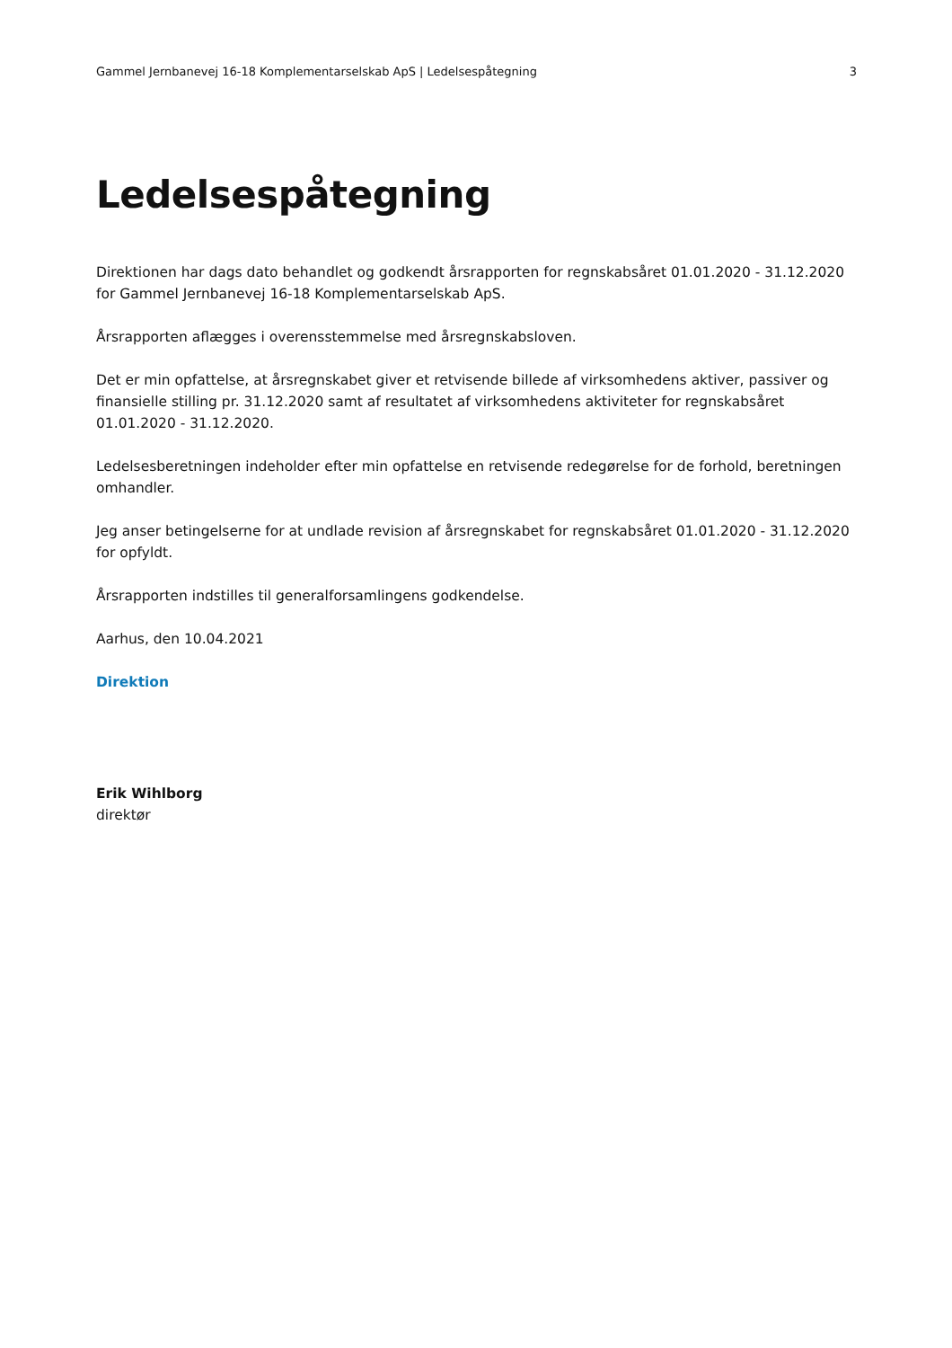Gammel Jernbanevej 16-18 Komplementarselskab ApS | Ledelsespåtegning 3
Ledelsespåtegning
Direktionen har dags dato behandlet og godkendt årsrapporten for regnskabsåret 01.01.2020 - 31.12.2020 for Gammel Jernbanevej 16-18 Komplementarselskab ApS.
Årsrapporten aflægges i overensstemmelse med årsregnskabsloven.
Det er min opfattelse, at årsregnskabet giver et retvisende billede af virksomhedens aktiver, passiver og finansielle stilling pr. 31.12.2020 samt af resultatet af virksomhedens aktiviteter for regnskabsåret 01.01.2020 - 31.12.2020.
Ledelsesberetningen indeholder efter min opfattelse en retvisende redegørelse for de forhold, beretningen omhandler.
Jeg anser betingelserne for at undlade revision af årsregnskabet for regnskabsåret 01.01.2020 - 31.12.2020 for opfyldt.
Årsrapporten indstilles til generalforsamlingens godkendelse.
Aarhus, den 10.04.2021
Direktion
Erik Wihlborg
direktør